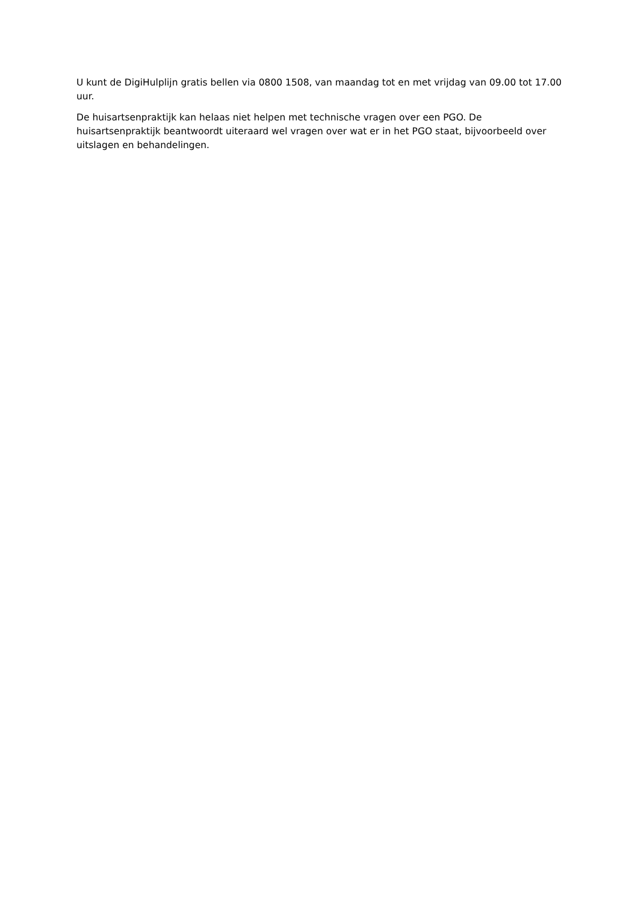U kunt de DigiHulplijn gratis bellen via 0800 1508, van maandag tot en met vrijdag van 09.00 tot 17.00 uur.
De huisartsenpraktijk kan helaas niet helpen met technische vragen over een PGO. De huisartsenpraktijk beantwoordt uiteraard wel vragen over wat er in het PGO staat, bijvoorbeeld over uitslagen en behandelingen.